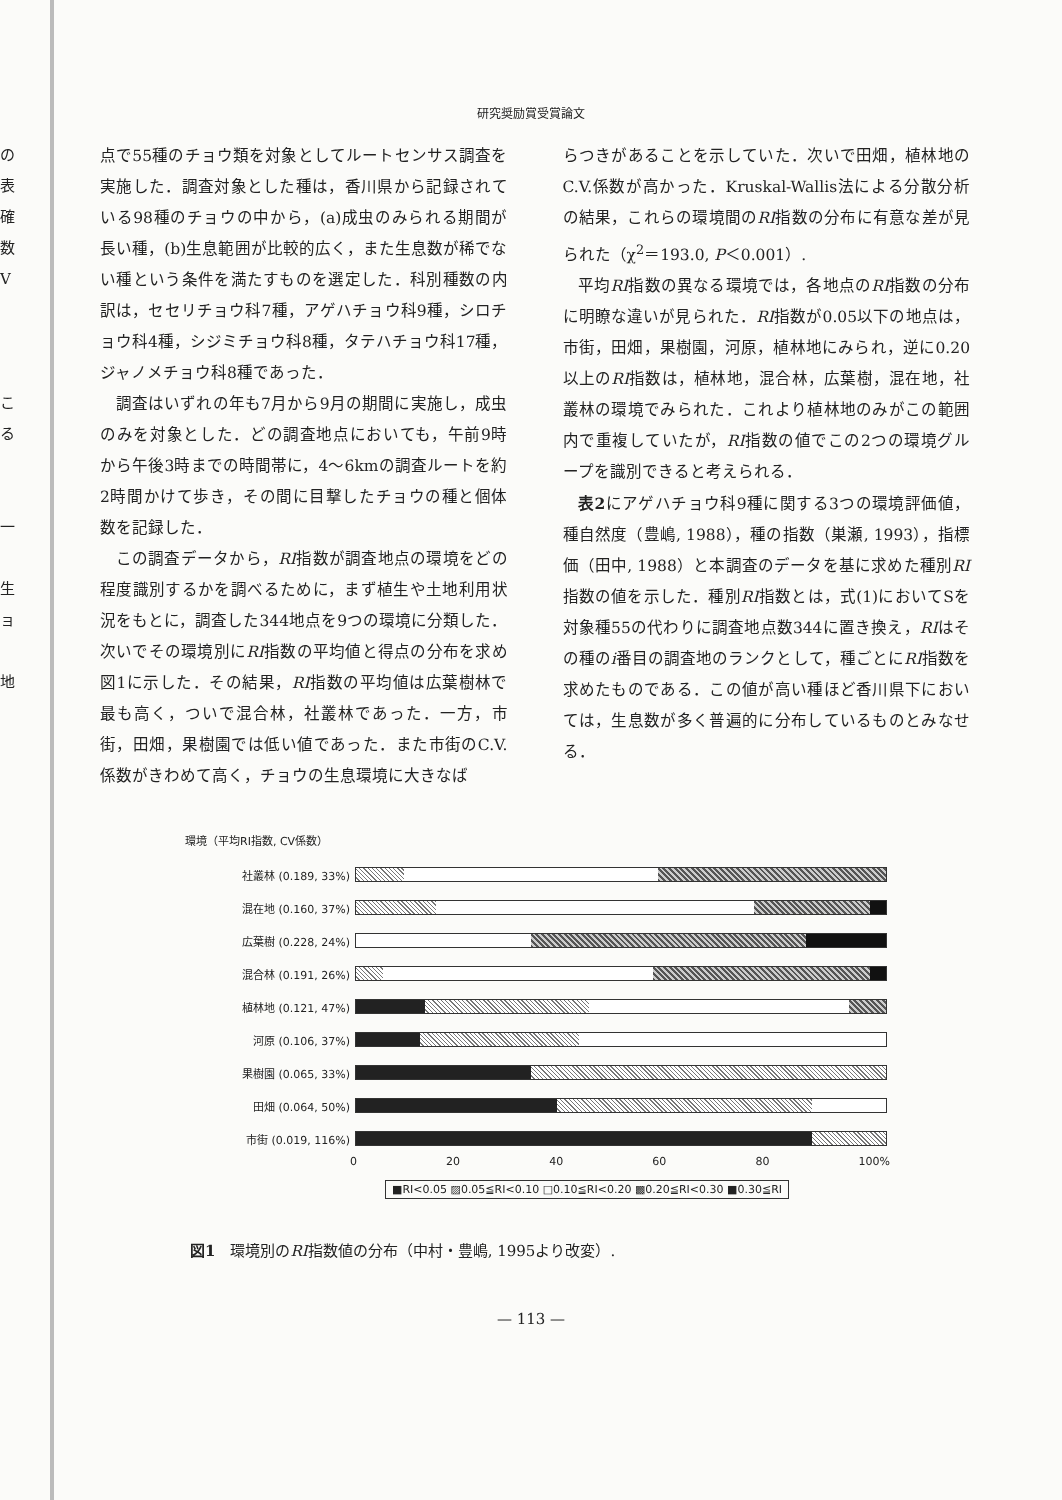の
表
確
数
V
こ
る
一
生
ョ
地
研究奨励賞受賞論文
点で55種のチョウ類を対象としてルートセンサス調査を実施した．調査対象とした種は，香川県から記録されている98種のチョウの中から，(a)成虫のみられる期間が長い種，(b)生息範囲が比較的広く，また生息数が稀でない種という条件を満たすものを選定した．科別種数の内訳は，セセリチョウ科7種，アゲハチョウ科9種，シロチョウ科4種，シジミチョウ科8種，タテハチョウ科17種，ジャノメチョウ科8種であった．
調査はいずれの年も7月から9月の期間に実施し，成虫のみを対象とした．どの調査地点においても，午前9時から午後3時までの時間帯に，4〜6kmの調査ルートを約2時間かけて歩き，その間に目撃したチョウの種と個体数を記録した．
この調査データから，RI指数が調査地点の環境をどの程度識別するかを調べるために，まず植生や土地利用状況をもとに，調査した344地点を9つの環境に分類した．次いでその環境別にRI指数の平均値と得点の分布を求め図1に示した．その結果，RI指数の平均値は広葉樹林で最も高く，ついで混合林，社叢林であった．一方，市街，田畑，果樹園では低い値であった．また市街のC.V.係数がきわめて高く，チョウの生息環境に大きなば
らつきがあることを示していた．次いで田畑，植林地のC.V.係数が高かった．Kruskal-Wallis法による分散分析の結果，これらの環境間のRI指数の分布に有意な差が見られた（χ<sup>2</sup>＝193.0, P＜0.001）.
平均RI指数の異なる環境では，各地点のRI指数の分布に明瞭な違いが見られた．RI指数が0.05以下の地点は，市街，田畑，果樹園，河原，植林地にみられ，逆に0.20以上のRI指数は，植林地，混合林，広葉樹，混在地，社叢林の環境でみられた．これより植林地のみがこの範囲内で重複していたが，RI指数の値でこの2つの環境グループを識別できると考えられる．
表2にアゲハチョウ科9種に関する3つの環境評価値，種自然度（豊嶋, 1988），種の指数（巣瀬, 1993），指標価（田中, 1988）と本調査のデータを基に求めた種別RI指数の値を示した．種別RI指数とは，式(1)においてSを対象種55の代わりに調査地点数344に置き換え，RIはその種のi番目の調査地のランクとして，種ごとにRI指数を求めたものである．この値が高い種ほど香川県下においては，生息数が多く普遍的に分布しているものとみなせる．
環境（平均RI指数, CV係数）
社叢林 (0.189, 33%)
混在地 (0.160, 37%)
広葉樹 (0.228, 24%)
混合林 (0.191, 26%)
植林地 (0.121, 47%)
河原 (0.106, 37%)
果樹園 (0.065, 33%)
田畑 (0.064, 50%)
市街 (0.019, 116%)
0 20 40 60 80 100%
■RI<0.05 ▨0.05≦RI<0.10 □0.10≦RI<0.20 ▩0.20≦RI<0.30 ■0.30≦RI
図1　環境別のRI指数値の分布（中村・豊嶋, 1995より改変）.
— 113 —